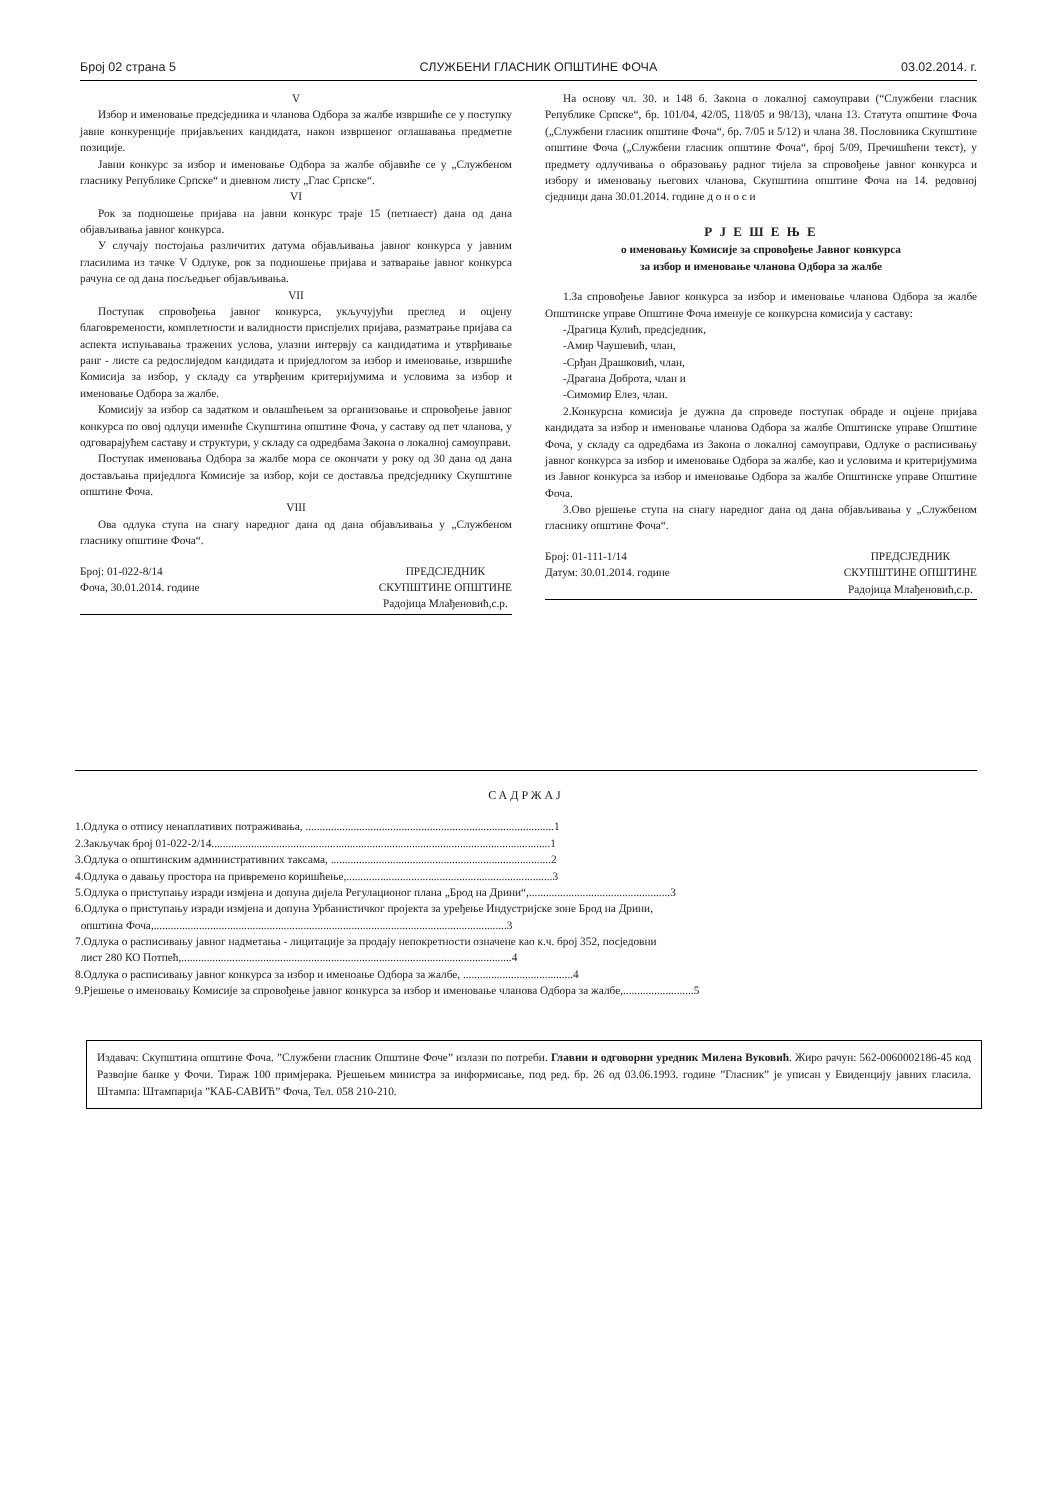Број 02 страна 5 СЛУЖБЕНИ ГЛАСНИК ОПШТИНЕ ФОЧА 03.02.2014. г.
V
Избор и именовање предсједника и чланова Одбора за жалбе извршиће се у поступку јавне конкуренције пријављених кандидата, након извршеног оглашавања предметне позиције.
Јавни конкурс за избор и именовање Одбора за жалбе објавиће се у „Службеном гласнику Републике Српске“ и дневном листу „Глас Српске“.
VI
Рок за подношење пријава на јавни конкурс траје 15 (петнаест) дана од дана објављивања јавног конкурса.
У случају постојања различитих датума објављивања јавног конкурса у јавним гласилима из тачке V Одлуке, рок за подношење пријава и затварање јавног конкурса рачуна се од дана посљедњег објављивања.
VII
Поступак спровођења јавног конкурса, укључујући преглед и оцјену благовремености, комплетности и валидности приспјелих пријава, разматрање пријава са аспекта испуњавања тражених услова, улазни интервју са кандидатима и утврђивање ранг - листе са редослиједом кандидата и приједлогом за избор и именовање, извршиће Комисија за избор, у складу са утврђеним критеријумима и условима за избор и именовање Одбора за жалбе.
Комисију за избор са задатком и овлашћењем за организовање и спровођење јавног конкурса по овој одлуци имениће Скупштина општине Фоча, у саставу од пет чланова, у одговарајућем саставу и структури, у складу са одредбама Закона о локалној самоуправи.
Поступак именовања Одбора за жалбе мора се окончати у року од 30 дана од дана достављања приједлога Комисије за избор, који се доставља предсједнику Скупштине општине Фоча.
VIII
Ова одлука ступа на снагу наредног дана од дана објављивања у „Службеном гласнику општине Фоча“.
Број: 01-022-8/14
Фоча, 30.01.2014. године
ПРЕДСЈЕДНИК
СКУПШТИНЕ ОПШТИНЕ
Радојица Млађеновић,с.р.
На основу чл. 30. и 148 б. Закона о локалној самоуправи (“Службени гласник Републике Српске“, бр. 101/04, 42/05, 118/05 и 98/13), члана 13. Статута општине Фоча („Службени гласник општине Фоча“, бр. 7/05 и 5/12) и члана 38. Пословника Скупштине општине Фоча („Службени гласник општине Фоча“, број 5/09, Пречишћени текст), у предмету одлучивања о образовању радног тијела за спровођење јавног конкурса и избору и именовању његових чланова, Скупштина општине Фоча на 14. редовној сједници дана 30.01.2014. године д о н о с и
Р Ј Е Ш Е Њ Е
о именовању Комисије за спровођење Јавног конкурса
за избор и именовање чланова Одбора за жалбе
1.За спровођење Јавног конкурса за избор и именовање чланова Одбора за жалбе Општинске управе Општине Фоча именује се конкурсна комисија у саставу:
-Драгица Кулић, предсједник,
-Амир Чаушевић, члан,
-Срђан Драшковић, члан,
-Драгана Доброта, члан и
-Симомир Елез, члан.
2.Конкурсна комисија је дужна да спроведе поступак обраде и оцјене пријава кандидата за избор и именовање чланова Одбора за жалбе Општинске управе Општине Фоча, у складу са одредбама из Закона о локалној самоуправи, Одлуке о расписивању јавног конкурса за избор и именовање Одбора за жалбе, као и условима и критеријумима из Јавног конкурса за избор и именовање Одбора за жалбе Општинске управе Општине Фоча.
3.Ово рјешење ступа на снагу наредног дана од дана објављивања у „Службеном гласнику општине Фоча“.
Број: 01-111-1/14
Датум: 30.01.2014. године
ПРЕДСЈЕДНИК
СКУПШТИНЕ ОПШТИНЕ
Радојица Млађеновић,с.р.
САДРЖАЈ
1.Одлука о отпису ненаплативих потраживања, ........................................................................................1
2.Закључак број 01-022-2/14........................................................................................................................1
3.Одлука о општинским административних таксама, ..............................................................................2
4.Одлука о давању простора на привремено коришћење,.........................................................................3
5.Одлука о приступању изради измјена и допуна дијела Регулационог плана „Брод на Дрини“,..................................................3
6.Одлука о приступању изради измјена и допуна Урбанистичког пројекта за уређење Индустријске зоне Брод на Дрини,
општина Фоча,.............................................................................................................................3
7.Одлука о расписивању јавног надметања - лицитације за продају непокретности означене као к.ч. број 352, посједовни
лист 280 КО Потпећ,.....................................................................................................................4
8.Одлука о расписивању јавног конкурса за избор и именоање Одбора за жалбе, .......................................4
9.Рјешење о именовању Комисије за спровођење јавног конкурса за избор и именовање чланова Одбора за жалбе,.........................5
Издавач: Скупштина општине Фоча. ”Службени гласник Општине Фоче” излази по потреби. Главни и одговорни уредник Милена Вуковић. Жиро рачун: 562-0060002186-45 код Развојне банке у Фочи. Тираж 100 примјерака. Рјешењем министра за информисање, под ред. бр. 26 од 03.06.1993. године ”Гласник” је уписан у Евиденцију јавних гласила. Штампа: Штампарија ”КАБ-САВИЋ” Фоча, Тел. 058 210-210.